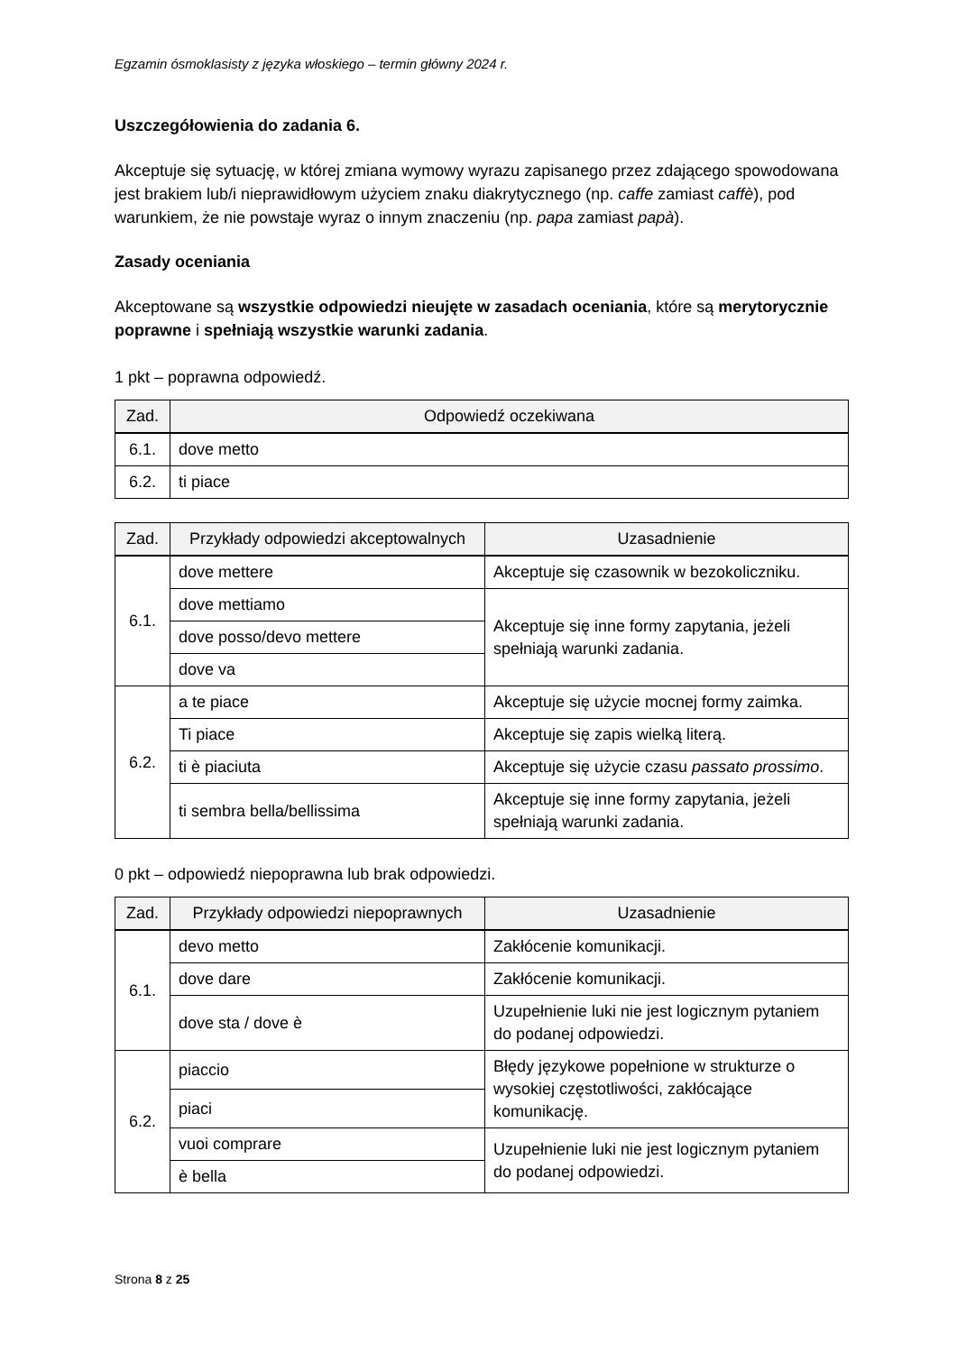Egzamin ósmoklasisty z języka włoskiego – termin główny 2024 r.
Uszczegółowienia do zadania 6.
Akceptuje się sytuację, w której zmiana wymowy wyrazu zapisanego przez zdającego spowodowana jest brakiem lub/i nieprawidłowym użyciem znaku diakrytycznego (np. caffe zamiast caffè), pod warunkiem, że nie powstaje wyraz o innym znaczeniu (np. papa zamiast papà).
Zasady oceniania
Akceptowane są wszystkie odpowiedzi nieujęte w zasadach oceniania, które są merytorycznie poprawne i spełniają wszystkie warunki zadania.
1 pkt – poprawna odpowiedź.
| Zad. | Odpowiedź oczekiwana |
| --- | --- |
| 6.1. | dove metto |
| 6.2. | ti piace |
| Zad. | Przykłady odpowiedzi akceptowalnych | Uzasadnienie |
| --- | --- | --- |
| 6.1. | dove mettere | Akceptuje się czasownik w bezokoliczniku. |
| | dove mettiamo | Akceptuje się inne formy zapytania, jeżeli spełniają warunki zadania. |
| | dove posso/devo mettere | |
| | dove va | |
| 6.2. | a te piace | Akceptuje się użycie mocnej formy zaimka. |
| | Ti piace | Akceptuje się zapis wielką literą. |
| | ti è piaciuta | Akceptuje się użycie czasu passato prossimo . |
| | ti sembra bella/bellissima | Akceptuje się inne formy zapytania, jeżeli spełniają warunki zadania. |
0 pkt – odpowiedź niepoprawna lub brak odpowiedzi.
| Zad. | Przykłady odpowiedzi niepoprawnych | Uzasadnienie |
| --- | --- | --- |
| 6.1. | devo metto | Zakłócenie komunikacji. |
| | dove dare | Zakłócenie komunikacji. |
| | dove sta / dove è | Uzupełnienie luki nie jest logicznym pytaniem do podanej odpowiedzi. |
| 6.2. | piaccio | Błędy językowe popełnione w strukturze o wysokiej częstotliwości, zakłócające komunikację. |
| | piaci | |
| | vuoi comprare | Uzupełnienie luki nie jest logicznym pytaniem do podanej odpowiedzi. |
| | è bella | |
Strona 8 z 25